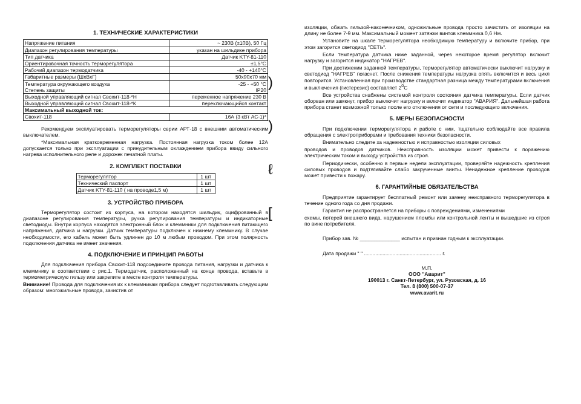1. ТЕХНИЧЕСКИЕ ХАРАКТЕРИСТИКИ
| Напряжение питания | ~ 230В (±10В), 50 Гц |
| Диапазон регулирования температуры | указан на шильдике прибора |
| Тип датчика | Датчик KTY-81-110 |
| Ориентировочная точность терморегулятора | ±1,5°С |
| Рабочий диапазон термодатчика | -40 - +140°С |
| Габаритные размеры (ШхВхГ) | 50х90х70 мм |
| Температура окружающего воздуха Степень защиты | -25 - +50 °С IP20 |
| Выходной управляющий сигнал Свохит-118-*Н | переменное напряжение 230 В |
| Выходной управляющий сигнал Свохит-118-*К | переключающийся контакт |
| Максимальный выходной ток: | |
| Свохит-118 | 16А (3 кВт АС-1)* |
Рекомендуем эксплуатировать терморегуляторы серии АРТ-18 с внешним автоматическим выключателем.
*Максимальная кратковременная нагрузка. Постоянная нагрузка током более 12А допускается только при эксплуатации с принудительным охлаждением прибора ввиду сильного нагрева исполнительного реле и дорожек печатной платы.
2. КОМПЛЕКТ ПОСТАВКИ
| Терморегулятор | 1 шт |
| Технический паспорт | 1 шт |
| Датчик KTY-81-110 ( на проводе1,5 м) | 1 шт |
3. УСТРОЙСТВО ПРИБОРА
Терморегулятор состоит из корпуса, на котором находятся шильдик, оцифрованный в диапазоне регулирования температуры, ручка регулирования температуры и индикаторные светодиоды. Внутри корпуса находятся электронный блок и клеммники для подключения питающего напряжения, датчика и нагрузки. Датчик температуры подключен к нижнему клеммнику. В случае необходимости, его кабель может быть удлинен до 10 м любым проводом. При этом полярность подключения датчика не имеет значения.
4. ПОДКЛЮЧЕНИЕ И ПРИНЦИП РАБОТЫ
Для подключения прибора Свохит-118 подсоедините провода питания, нагрузки и датчика к клеммнику в соответствии с рис.1. Термодатчик, расположенный на конце провода, вставьте в термометрическую гильзу или закрепите в месте контроля температуры.
Внимание! Провода для подключения их к клеммникам прибора следует подготавливать следующим образом: многожильные провода, зачистив от
)
)
ℓ
[
изоляции, обжать гильзой-наконечником, одножильные провода просто зачистить от изоляции на длину не более 7-9 мм. Максимальный момент затяжки винтов клеммника 0,6 Нм.
Установите на шкале терморегулятора необходимую температуру и включите прибор, при этом загорится светодиод "СЕТЬ".
Если температура датчика ниже заданной, через некоторое время регулятор включит нагрузку и загорится индикатор "НАГРЕВ".
При достижении заданной температуры, терморегулятор автоматически выключит нагрузку и светодиод "НАГРЕВ" погаснет. После снижения температуры нагрузка опять включится и весь цикл повторится. Установленная при производстве стандартная разница между температурами включения и выключения (гистерезис) составляет 2<sup>0</sup>С
Все устройства снабжены системой контроля состояния датчика температуры. Если датчик оборван или замкнут, прибор выключит нагрузку и включит индикатор "АВАРИЯ". Дальнейшая работа прибора станет возможной только после его отключения от сети и последующего включения.
5. МЕРЫ БЕЗОПАСНОСТИ
При подключении терморегулятора и работе с ним, тщательно соблюдайте все правила обращения с электроприборами и требования техники безопасности.
Внимательно следите за надежностью и исправностью изоляции силовых
проводов и проводов датчиков. Неисправность изоляции может привести к поражению электрическим током и выходу устройства из строя.
Периодически, особенно в первые недели эксплуатации, проверяйте надежность крепления силовых проводов и подтягивайте слабо закрученные винты. Ненадежное крепление проводов может привести к пожару.
6. ГАРАНТИЙНЫЕ ОБЯЗАТЕЛЬСТВА
Предприятие гарантирует бесплатный ремонт или замену неисправного терморегулятора в течение одного года со дня продажи.
Гарантия не распространяется на приборы с повреждениями, изменениями
схемы, потерей внешнего вида, нарушением пломбы или контрольной ленты и вышедшие из строя по вине потребителя.
Прибор зав. № ______________ испытан и признан годным к эксплуатации.
Дата продажи " " ...................................................... г.
М.П.
ООО "Аварит"
190013 г. Санкт-Петербург, ул. Рузовская, д. 16
Тел. 8 (800) 500-07-37
www.avarit.ru